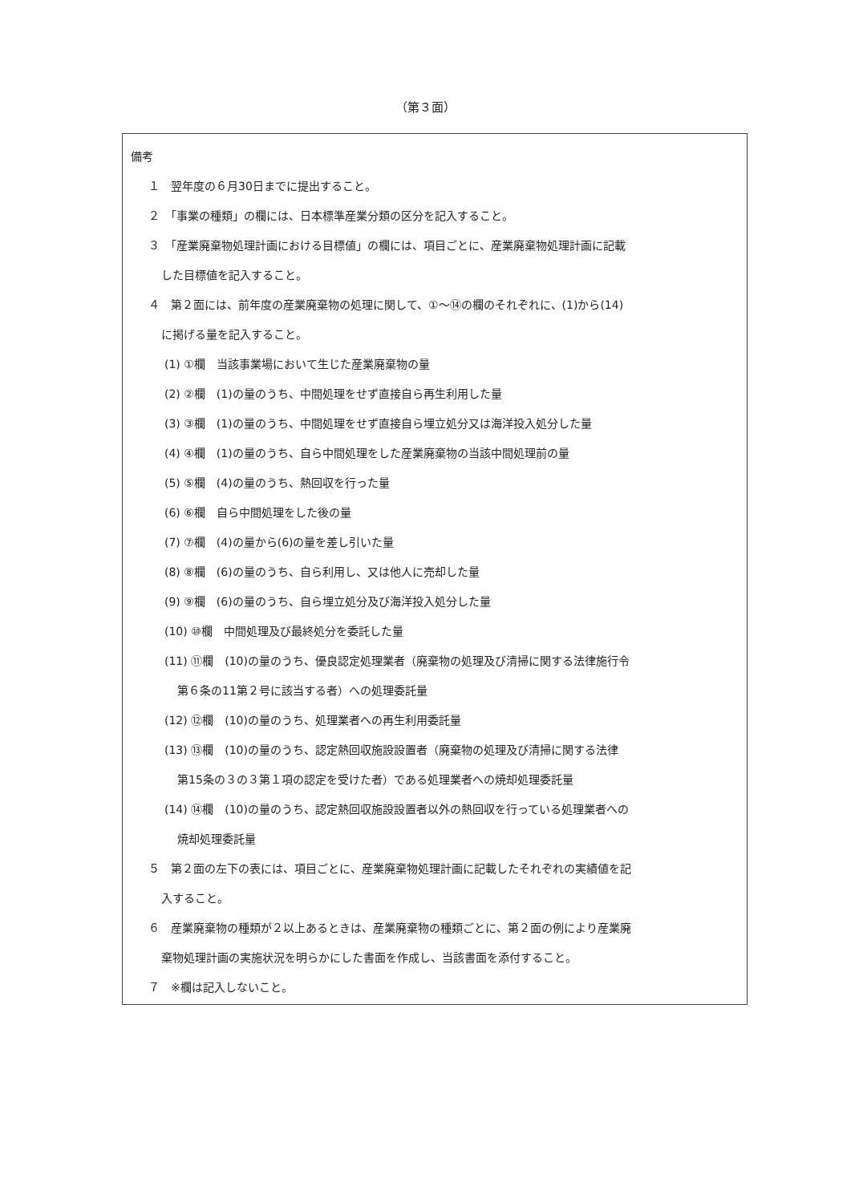（第３面）
備考
１　翌年度の６月30日までに提出すること。
２　「事業の種類」の欄には、日本標準産業分類の区分を記入すること。
３　「産業廃棄物処理計画における目標値」の欄には、項目ごとに、産業廃棄物処理計画に記載
した目標値を記入すること。
４　第２面には、前年度の産業廃棄物の処理に関して、①～⑭の欄のそれぞれに、(1)から(14)
に掲げる量を記入すること。
(1) ①欄　当該事業場において生じた産業廃棄物の量
(2) ②欄　(1)の量のうち、中間処理をせず直接自ら再生利用した量
(3) ③欄　(1)の量のうち、中間処理をせず直接自ら埋立処分又は海洋投入処分した量
(4) ④欄　(1)の量のうち、自ら中間処理をした産業廃棄物の当該中間処理前の量
(5) ⑤欄　(4)の量のうち、熱回収を行った量
(6) ⑥欄　自ら中間処理をした後の量
(7) ⑦欄　(4)の量から(6)の量を差し引いた量
(8) ⑧欄　(6)の量のうち、自ら利用し、又は他人に売却した量
(9) ⑨欄　(6)の量のうち、自ら埋立処分及び海洋投入処分した量
(10) ⑩欄　中間処理及び最終処分を委託した量
(11) ⑪欄　(10)の量のうち、優良認定処理業者（廃棄物の処理及び清掃に関する法律施行令
第６条の11第２号に該当する者）への処理委託量
(12) ⑫欄　(10)の量のうち、処理業者への再生利用委託量
(13) ⑬欄　(10)の量のうち、認定熱回収施設設置者（廃棄物の処理及び清掃に関する法律
第15条の３の３第１項の認定を受けた者）である処理業者への焼却処理委託量
(14) ⑭欄　(10)の量のうち、認定熱回収施設設置者以外の熱回収を行っている処理業者への
焼却処理委託量
５　第２面の左下の表には、項目ごとに、産業廃棄物処理計画に記載したそれぞれの実績値を記
入すること。
６　産業廃棄物の種類が２以上あるときは、産業廃棄物の種類ごとに、第２面の例により産業廃
棄物処理計画の実施状況を明らかにした書面を作成し、当該書面を添付すること。
７　※欄は記入しないこと。